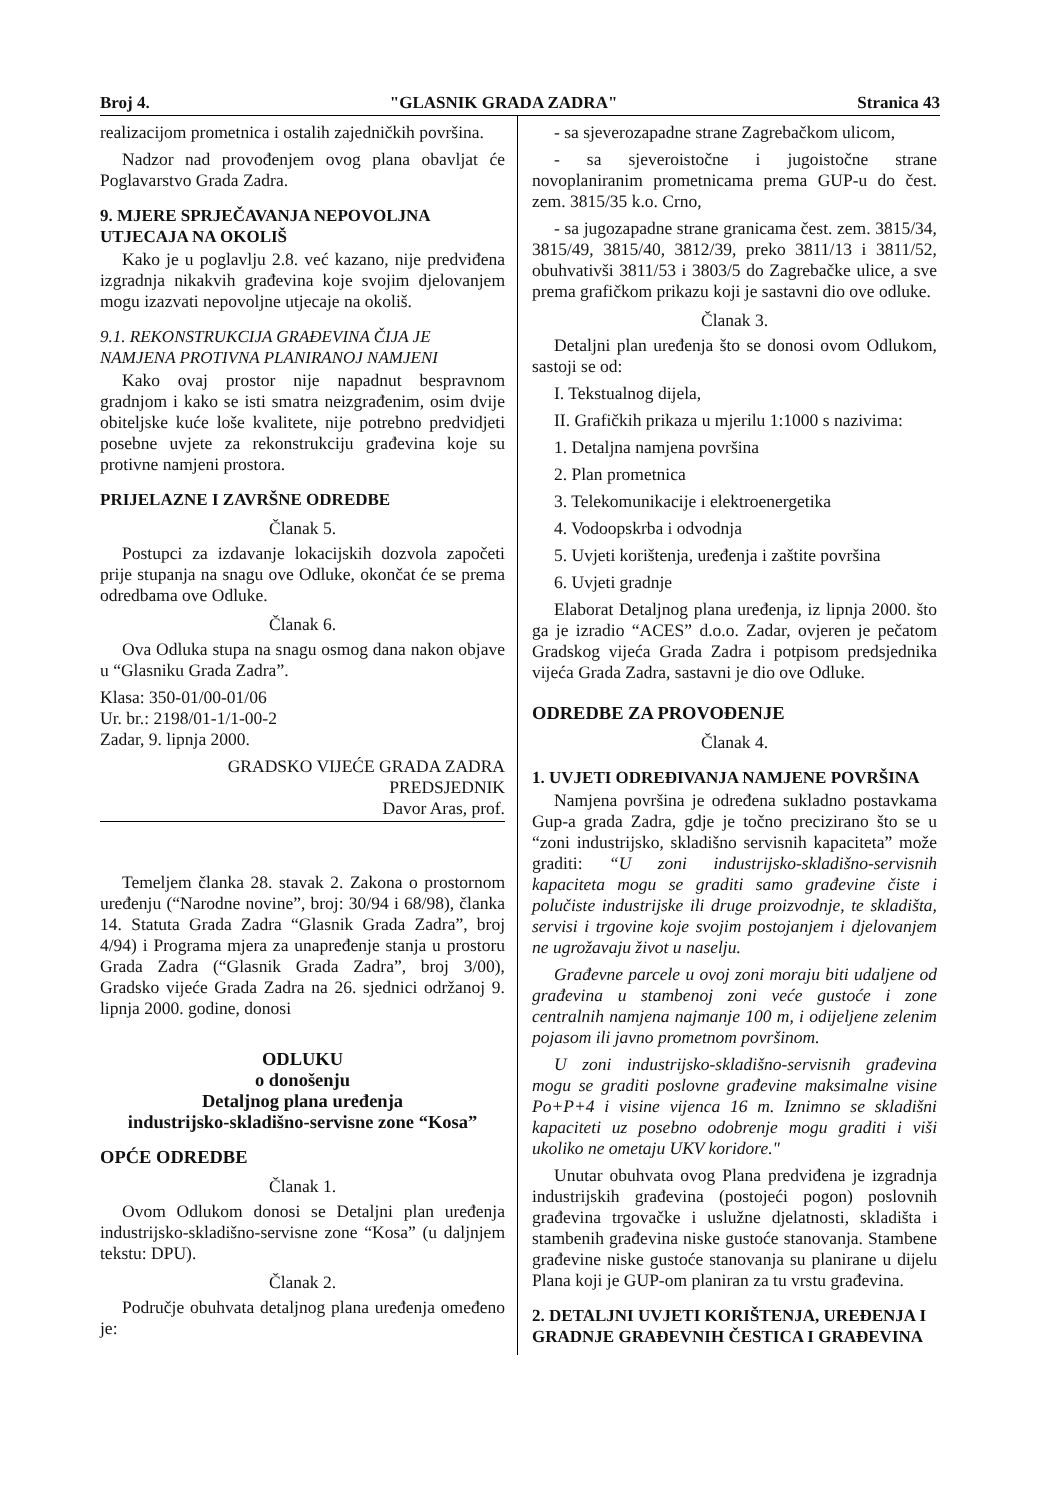Broj 4. "GLASNIK GRADA ZADRA" Stranica 43
realizacijom prometnica i ostalih zajedničkih površina.
Nadzor nad provođenjem ovog plana obavljat će Poglavarstvo Grada Zadra.
9. MJERE SPRJEČAVANJA NEPOVOLJNA UTJECAJA NA OKOLIŠ
Kako je u poglavlju 2.8. već kazano, nije predviđena izgradnja nikakvih građevina koje svojim djelovanjem mogu izazvati nepovoljne utjecaje na okoliš.
9.1. REKONSTRUKCIJA GRAĐEVINA ČIJA JE NAMJENA PROTIVNA PLANIRANOJ NAMJENI
Kako ovaj prostor nije napadnut bespravnom gradnjom i kako se isti smatra neizgrađenim, osim dvije obiteljske kuće loše kvalitete, nije potrebno predvidjeti posebne uvjete za rekonstrukciju građevina koje su protivne namjeni prostora.
PRIJELAZNE I ZAVRŠNE ODREDBE
Članak 5.
Postupci za izdavanje lokacijskih dozvola započeti prije stupanja na snagu ove Odluke, okončat će se prema odredbama ove Odluke.
Članak 6.
Ova Odluka stupa na snagu osmog dana nakon objave u “Glasniku Grada Zadra”.
Klasa: 350-01/00-01/06
Ur. br.: 2198/01-1/1-00-2
Zadar, 9. lipnja 2000.
GRADSKO VIJEĆE GRADA ZADRA
PREDSJEDNIK
Davor Aras, prof.
Temeljem članka 28. stavak 2. Zakona o prostornom uređenju (“Narodne novine”, broj: 30/94 i 68/98), članka 14. Statuta Grada Zadra “Glasnik Grada Zadra”, broj 4/94) i Programa mjera za unapređenje stanja u prostoru Grada Zadra (“Glasnik Grada Zadra”, broj 3/00), Gradsko vijeće Grada Zadra na 26. sjednici održanoj 9. lipnja 2000. godine, donosi
ODLUKU
o donošenju
Detaljnog plana uređenja
industrijsko-skladišno-servisne zone “Kosa”
OPĆE ODREDBE
Članak 1.
Ovom Odlukom donosi se Detaljni plan uređenja industrijsko-skladišno-servisne zone “Kosa” (u daljnjem tekstu: DPU).
Članak 2.
Područje obuhvata detaljnog plana uređenja omeđeno je:
- sa sjeverozapadne strane Zagrebačkom ulicom,
- sa sjeveroistočne i jugoistočne strane novoplaniranim prometnicama prema GUP-u do čest. zem. 3815/35 k.o. Crno,
- sa jugozapadne strane granicama čest. zem. 3815/34, 3815/49, 3815/40, 3812/39, preko 3811/13 i 3811/52, obuhvativši 3811/53 i 3803/5 do Zagrebačke ulice, a sve prema grafičkom prikazu koji je sastavni dio ove odluke.
Članak 3.
Detaljni plan uređenja što se donosi ovom Odlukom, sastoji se od:
I. Tekstualnog dijela,
II. Grafičkih prikaza u mjerilu 1:1000 s nazivima:
1. Detaljna namjena površina
2. Plan prometnica
3. Telekomunikacije i elektroenergetika
4. Vodoopskrba i odvodnja
5. Uvjeti korištenja, uređenja i zaštite površina
6. Uvjeti gradnje
Elaborat Detaljnog plana uređenja, iz lipnja 2000. što ga je izradio “ACES” d.o.o. Zadar, ovjeren je pečatom Gradskog vijeća Grada Zadra i potpisom predsjednika vijeća Grada Zadra, sastavni je dio ove Odluke.
ODREDBE ZA PROVOĐENJE
Članak 4.
1. UVJETI ODREĐIVANJA NAMJENE POVRŠINA
Namjena površina je određena sukladno postavkama Gup-a grada Zadra, gdje je točno precizirano što se u “zoni industrijsko, skladišno servisnih kapaciteta” može graditi: “U zoni industrijsko-skladišno-servisnih kapaciteta mogu se graditi samo građevine čiste i polučiste industrijske ili druge proizvodnje, te skladišta, servisi i trgovine koje svojim postojanjem i djelovanjem ne ugrožavaju život u naselju.
Građevne parcele u ovoj zoni moraju biti udaljene od građevina u stambenoj zoni veće gustoće i zone centralnih namjena najmanje 100 m, i odijeljene zelenim pojasom ili javno prometnom površinom.
U zoni industrijsko-skladišno-servisnih građevina mogu se graditi poslovne građevine maksimalne visine Po+P+4 i visine vijenca 16 m. Iznimno se skladišni kapaciteti uz posebno odobrenje mogu graditi i viši ukoliko ne ometaju UKV koridore."
Unutar obuhvata ovog Plana predviđena je izgradnja industrijskih građevina (postojeći pogon) poslovnih građevina trgovačke i uslužne djelatnosti, skladišta i stambenih građevina niske gustoće stanovanja. Stambene građevine niske gustoće stanovanja su planirane u dijelu Plana koji je GUP-om planiran za tu vrstu građevina.
2. DETALJNI UVJETI KORIŠTENJA, UREĐENJA I GRADNJE GRAĐEVNIH ČESTICA I GRAĐEVINA